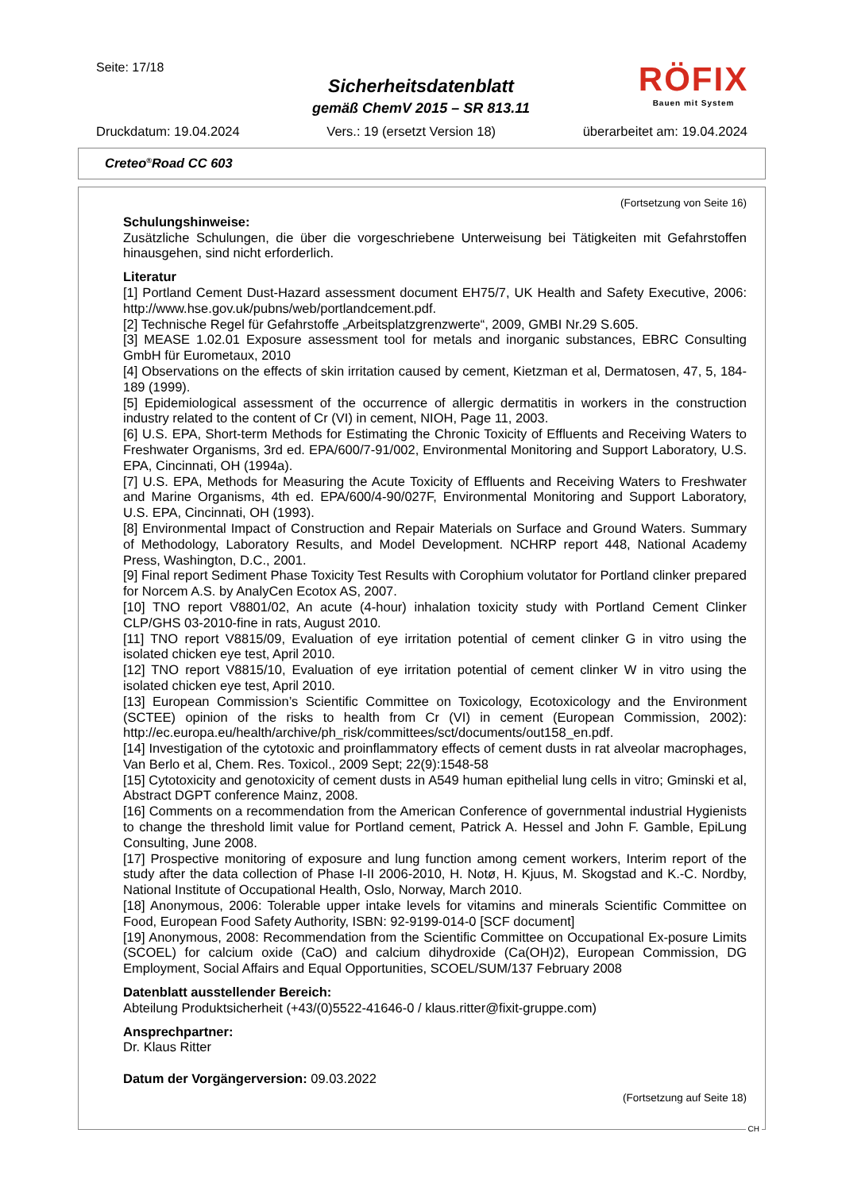Seite: 17/18
Sicherheitsdatenblatt
gemäß ChemV 2015 – SR 813.11
RÖFIX
Bauen mit System
Druckdatum: 19.04.2024 Vers.: 19 (ersetzt Version 18) überarbeitet am: 19.04.2024
Creteo<sup>®</sup>Road CC 603
(Fortsetzung von Seite 16)
Schulungshinweise:
Zusätzliche Schulungen, die über die vorgeschriebene Unterweisung bei Tätigkeiten mit Gefahrstoffen hinausgehen, sind nicht erforderlich.
Literatur
[1] Portland Cement Dust-Hazard assessment document EH75/7, UK Health and Safety Executive, 2006: http://www.hse.gov.uk/pubns/web/portlandcement.pdf.
[2] Technische Regel für Gefahrstoffe „Arbeitsplatzgrenzwerte“, 2009, GMBI Nr.29 S.605.
[3] MEASE 1.02.01 Exposure assessment tool for metals and inorganic substances, EBRC Consulting GmbH für Eurometaux, 2010
[4] Observations on the effects of skin irritation caused by cement, Kietzman et al, Dermatosen, 47, 5, 184-189 (1999).
[5] Epidemiological assessment of the occurrence of allergic dermatitis in workers in the construction industry related to the content of Cr (VI) in cement, NIOH, Page 11, 2003.
[6] U.S. EPA, Short-term Methods for Estimating the Chronic Toxicity of Effluents and Receiving Waters to Freshwater Organisms, 3rd ed. EPA/600/7-91/002, Environmental Monitoring and Support Laboratory, U.S. EPA, Cincinnati, OH (1994a).
[7] U.S. EPA, Methods for Measuring the Acute Toxicity of Effluents and Receiving Waters to Freshwater and Marine Organisms, 4th ed. EPA/600/4-90/027F, Environmental Monitoring and Support Laboratory, U.S. EPA, Cincinnati, OH (1993).
[8] Environmental Impact of Construction and Repair Materials on Surface and Ground Waters. Summary of Methodology, Laboratory Results, and Model Development. NCHRP report 448, National Academy Press, Washington, D.C., 2001.
[9] Final report Sediment Phase Toxicity Test Results with Corophium volutator for Portland clinker prepared for Norcem A.S. by AnalyCen Ecotox AS, 2007.
[10] TNO report V8801/02, An acute (4-hour) inhalation toxicity study with Portland Cement Clinker CLP/GHS 03-2010-fine in rats, August 2010.
[11] TNO report V8815/09, Evaluation of eye irritation potential of cement clinker G in vitro using the isolated chicken eye test, April 2010.
[12] TNO report V8815/10, Evaluation of eye irritation potential of cement clinker W in vitro using the isolated chicken eye test, April 2010.
[13] European Commission’s Scientific Committee on Toxicology, Ecotoxicology and the Environment (SCTEE) opinion of the risks to health from Cr (VI) in cement (European Commission, 2002): http://ec.europa.eu/health/archive/ph_risk/committees/sct/documents/out158_en.pdf.
[14] Investigation of the cytotoxic and proinflammatory effects of cement dusts in rat alveolar macrophages, Van Berlo et al, Chem. Res. Toxicol., 2009 Sept; 22(9):1548-58
[15] Cytotoxicity and genotoxicity of cement dusts in A549 human epithelial lung cells in vitro; Gminski et al, Abstract DGPT conference Mainz, 2008.
[16] Comments on a recommendation from the American Conference of governmental industrial Hygienists to change the threshold limit value for Portland cement, Patrick A. Hessel and John F. Gamble, EpiLung Consulting, June 2008.
[17] Prospective monitoring of exposure and lung function among cement workers, Interim report of the study after the data collection of Phase I-II 2006-2010, H. Notø, H. Kjuus, M. Skogstad and K.-C. Nordby, National Institute of Occupational Health, Oslo, Norway, March 2010.
[18] Anonymous, 2006: Tolerable upper intake levels for vitamins and minerals Scientific Committee on Food, European Food Safety Authority, ISBN: 92-9199-014-0 [SCF document]
[19] Anonymous, 2008: Recommendation from the Scientific Committee on Occupational Ex-posure Limits (SCOEL) for calcium oxide (CaO) and calcium dihydroxide (Ca(OH)2), European Commission, DG Employment, Social Affairs and Equal Opportunities, SCOEL/SUM/137 February 2008
Datenblatt ausstellender Bereich:
Abteilung Produktsicherheit (+43/(0)5522-41646-0 / klaus.ritter@fixit-gruppe.com)
Ansprechpartner:
Dr. Klaus Ritter
Datum der Vorgängerversion: 09.03.2022
(Fortsetzung auf Seite 18)
CH